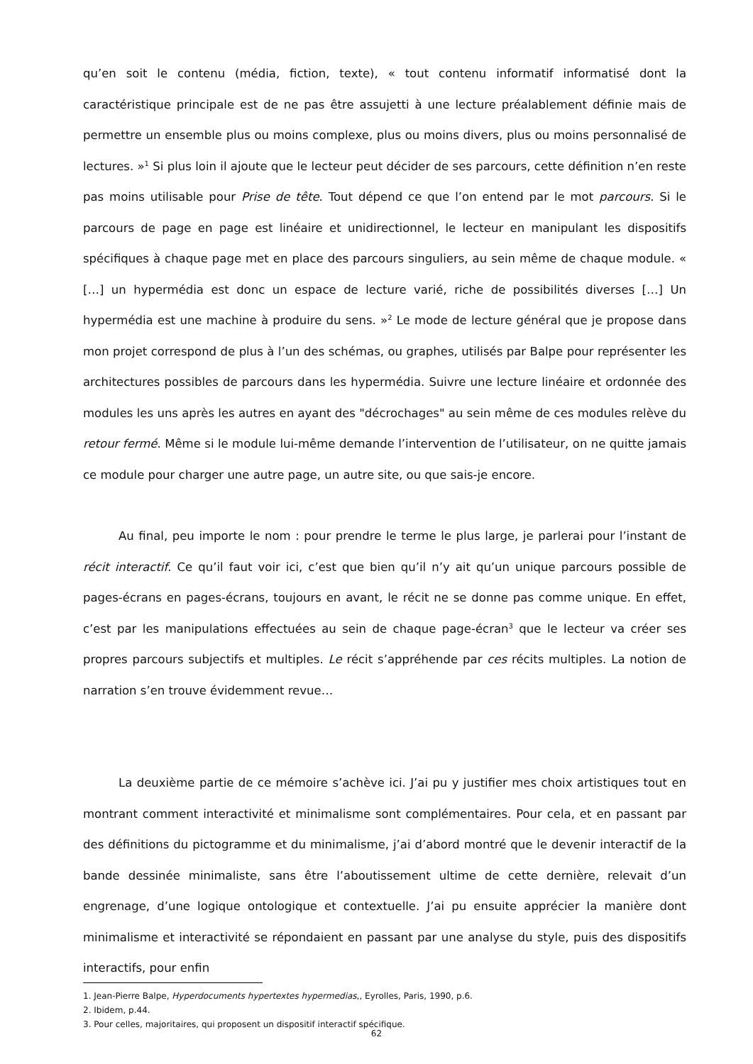qu’en soit le contenu (média, fiction, texte), « tout contenu informatif informatisé dont la caractéristique principale est de ne pas être assujetti à une lecture préalablement définie mais de permettre un ensemble plus ou moins complexe, plus ou moins divers, plus ou moins personnalisé de lectures. »<sup>1</sup> Si plus loin il ajoute que le lecteur peut décider de ses parcours, cette définition n’en reste pas moins utilisable pour Prise de tête. Tout dépend ce que l’on entend par le mot parcours. Si le parcours de page en page est linéaire et unidirectionnel, le lecteur en manipulant les dispositifs spécifiques à chaque page met en place des parcours singuliers, au sein même de chaque module. « […] un hypermédia est donc un espace de lecture varié, riche de possibilités diverses […] Un hypermédia est une machine à produire du sens. »<sup>2</sup> Le mode de lecture général que je propose dans mon projet correspond de plus à l’un des schémas, ou graphes, utilisés par Balpe pour représenter les architectures possibles de parcours dans les hypermédia. Suivre une lecture linéaire et ordonnée des modules les uns après les autres en ayant des "décrochages" au sein même de ces modules relève du retour fermé. Même si le module lui-même demande l’intervention de l’utilisateur, on ne quitte jamais ce module pour charger une autre page, un autre site, ou que sais-je encore.
Au final, peu importe le nom : pour prendre le terme le plus large, je parlerai pour l’instant de récit interactif. Ce qu’il faut voir ici, c’est que bien qu’il n’y ait qu’un unique parcours possible de pages-écrans en pages-écrans, toujours en avant, le récit ne se donne pas comme unique. En effet, c’est par les manipulations effectuées au sein de chaque page-écran<sup>3</sup> que le lecteur va créer ses propres parcours subjectifs et multiples. Le récit s’appréhende par ces récits multiples. La notion de narration s’en trouve évidemment revue…
La deuxième partie de ce mémoire s’achève ici. J’ai pu y justifier mes choix artistiques tout en montrant comment interactivité et minimalisme sont complémentaires. Pour cela, et en passant par des définitions du pictogramme et du minimalisme, j’ai d’abord montré que le devenir interactif de la bande dessinée minimaliste, sans être l’aboutissement ultime de cette dernière, relevait d’un engrenage, d’une logique ontologique et contextuelle. J’ai pu ensuite apprécier la manière dont minimalisme et interactivité se répondaient en passant par une analyse du style, puis des dispositifs interactifs, pour enfin
1. Jean-Pierre Balpe, Hyperdocuments hypertextes hypermedias,, Eyrolles, Paris, 1990, p.6.
2. Ibidem, p.44.
3. Pour celles, majoritaires, qui proposent un dispositif interactif spécifique.
62